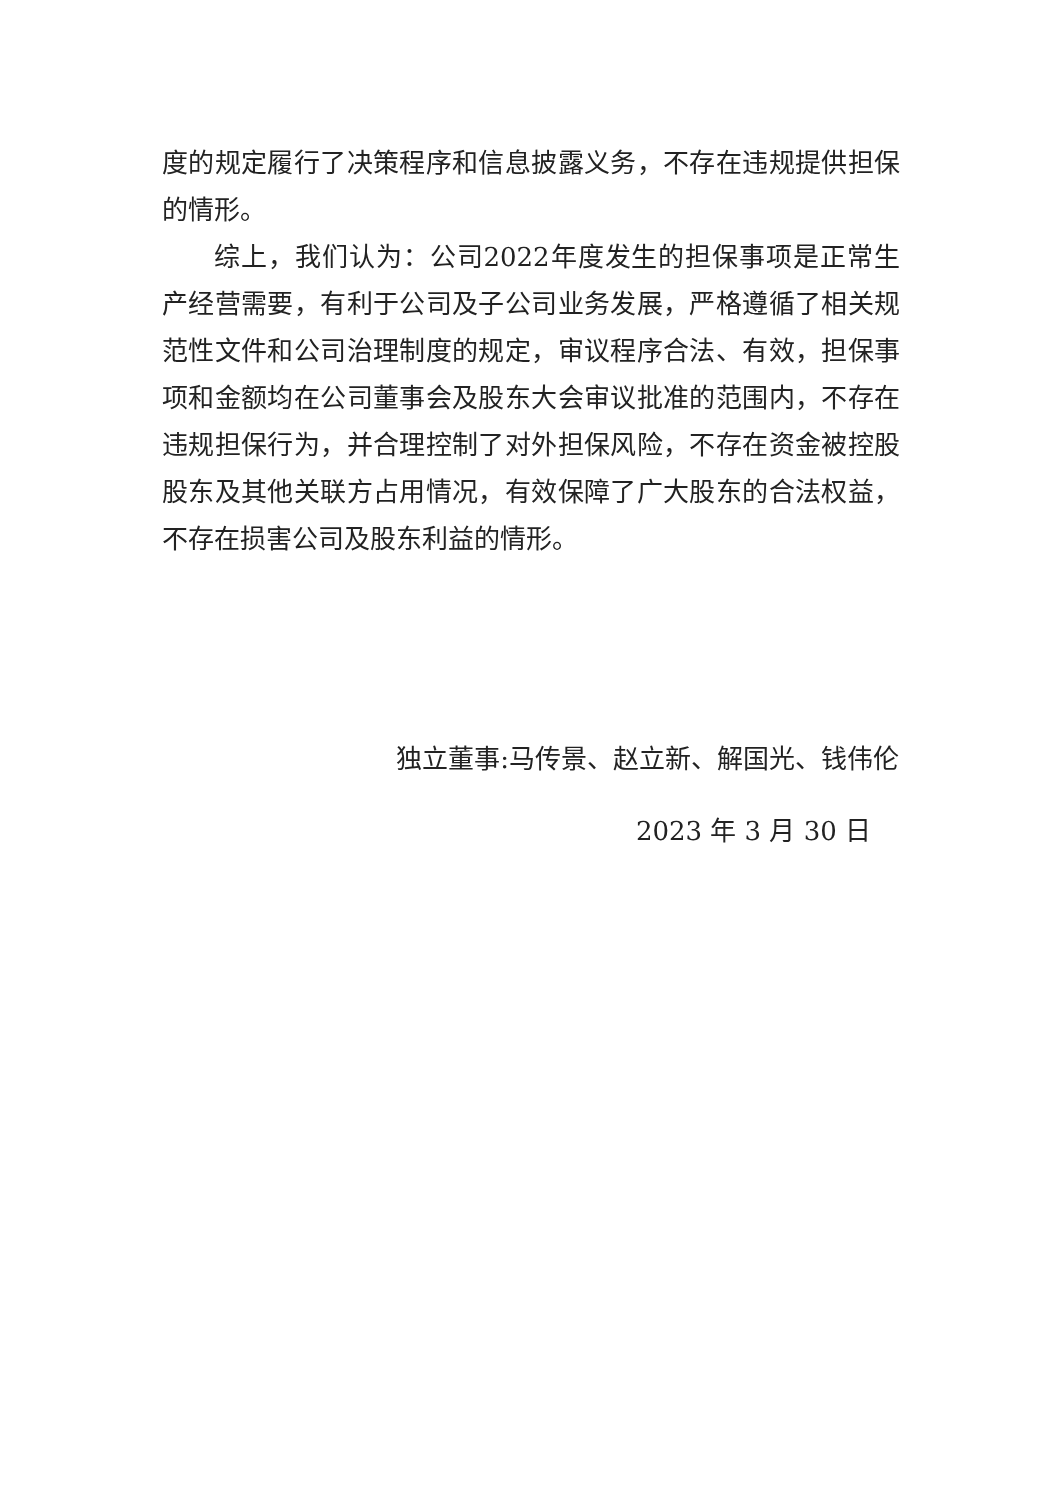度的规定履行了决策程序和信息披露义务，不存在违规提供担保的情形。
综上，我们认为：公司2022年度发生的担保事项是正常生产经营需要，有利于公司及子公司业务发展，严格遵循了相关规范性文件和公司治理制度的规定，审议程序合法、有效，担保事项和金额均在公司董事会及股东大会审议批准的范围内，不存在违规担保行为，并合理控制了对外担保风险，不存在资金被控股股东及其他关联方占用情况，有效保障了广大股东的合法权益，不存在损害公司及股东利益的情形。
独立董事:马传景、赵立新、解国光、钱伟伦
2023 年 3 月 30 日